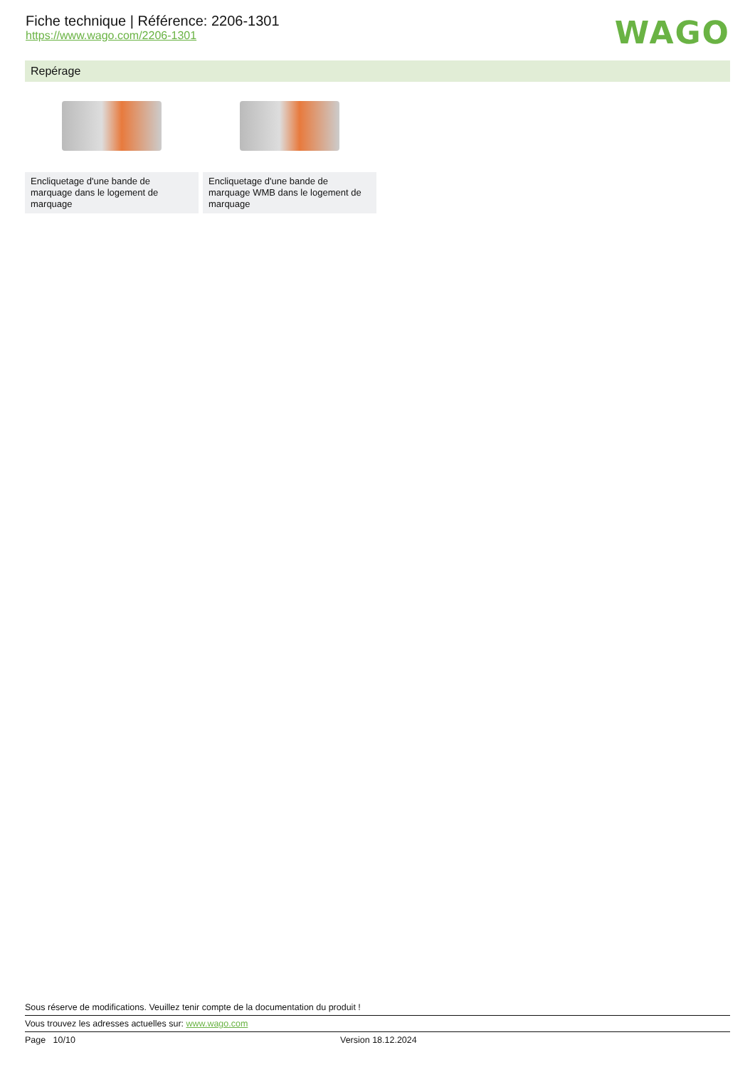Fiche technique | Référence: 2206-1301
https://www.wago.com/2206-1301
WAGO
Repérage
Encliquetage d'une bande de marquage dans le logement de marquage
Encliquetage d'une bande de marquage WMB dans le logement de marquage
Sous réserve de modifications. Veuillez tenir compte de la documentation du produit !
Vous trouvez les adresses actuelles sur: www.wago.com
Page 10/10 Version 18.12.2024